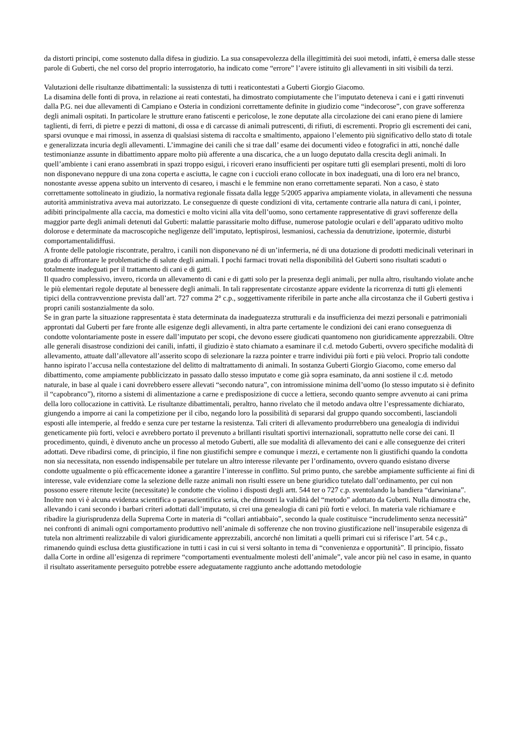da distorti principi, come sostenuto dalla difesa in giudizio. La sua consapevolezza della illegittimità dei suoi metodi, infatti, è emersa dalle stesse parole di Guberti, che nel corso del proprio interrogatorio, ha indicato come “errore” l’avere istituito gli allevamenti in siti visibili da terzi.
Valutazioni delle risultanze dibattimentali: la sussistenza di tutti i reaticontestati a Guberti Giorgio Giacomo.
La disamina delle fonti di prova, in relazione ai reati contestati, ha dimostrato compiutamente che l’imputato deteneva i cani e i gatti rinvenuti dalla P.G. nei due allevamenti di Campiano e Osteria in condizioni correttamente definite in giudizio come “indecorose”, con grave sofferenza degli animali ospitati. In particolare le strutture erano fatiscenti e pericolose, le zone deputate alla circolazione dei cani erano piene di lamiere taglienti, di ferri, di pietre e pezzi di mattoni, di ossa e di carcasse di animali putrescenti, di rifiuti, di escrementi. Proprio gli escrementi dei cani, sparsi ovunque e mai rimossi, in assenza di qualsiasi sistema di raccolta e smaltimento, appaiono l’elemento più significativo dello stato di totale e generalizzata incuria degli allevamenti. L’immagine dei canili che si trae dall’ esame dei documenti video e fotografici in atti, nonché dalle testimonianze assunte in dibattimento appare molto più afferente a una discarica, che a un luogo deputato dalla crescita degli animali. In quell’ambiente i cani erano assembrati in spazi troppo esigui, i ricoveri erano insufficienti per ospitare tutti gli esemplari presenti, molti di loro non disponevano neppure di una zona coperta e asciutta, le cagne con i cuccioli erano collocate in box inadeguati, una di loro era nel branco, nonostante avesse appena subito un intervento di cesareo, i maschi e le femmine non erano correttamente separati. Non a caso, è stato correttamente sottolineato in giudizio, la normativa regionale fissata dalla legge 5/2005 appariva ampiamente violata, in allevamenti che nessuna autorità amministrativa aveva mai autorizzato. Le conseguenze di queste condizioni di vita, certamente contrarie alla natura di cani, i pointer, adibiti principalmente alla caccia, ma domestici e molto vicini alla vita dell’uomo, sono certamente rappresentative di gravi sofferenze della maggior parte degli animali detenuti dal Guberti: malattie parassitarie molto diffuse, numerose patologie oculari e dell’apparato uditivo molto dolorose e determinate da macroscopiche negligenze dell’imputato, leptispirosi, lesmaniosi, cachessia da denutrizione, ipotermie, disturbi comportamentalidiffusi.
A fronte delle patologie riscontrate, peraltro, i canili non disponevano né di un’infermeria, né di una dotazione di prodotti medicinali veterinari in grado di affrontare le problematiche di salute degli animali. I pochi farmaci trovati nella disponibilità del Guberti sono risultati scaduti o totalmente inadeguati per il trattamento di cani e di gatti.
Il quadro complessivo, invero, ricorda un allevamento di cani e di gatti solo per la presenza degli animali, per nulla altro, risultando violate anche le più elementari regole deputate al benessere degli animali. In tali rappresentate circostanze appare evidente la ricorrenza di tutti gli elementi tipici della contravvenzione prevista dall’art. 727 comma 2° c.p., soggettivamente riferibile in parte anche alla circostanza che il Guberti gestiva i propri canili sostanzialmente da solo.
Se in gran parte la situazione rappresentata è stata determinata da inadeguatezza strutturali e da insufficienza dei mezzi personali e patrimoniali approntati dal Guberti per fare fronte alle esigenze degli allevamenti, in altra parte certamente le condizioni dei cani erano conseguenza di condotte volontariamente poste in essere dall’imputato per scopi, che devono essere giudicati quantomeno non giuridicamente apprezzabili. Oltre alle generali disastrose condizioni dei canili, infatti, il giudizio è stato chiamato a esaminare il c.d. metodo Guberti, ovvero specifiche modalità di allevamento, attuate dall’allevatore all’asserito scopo di selezionare la razza pointer e trarre individui più forti e più veloci. Proprio tali condotte hanno ispirato l’accusa nella contestazione del delitto di maltrattamento di animali. In sostanza Guberti Giorgio Giacomo, come emerso dal dibattimento, come ampiamente pubblicizzato in passato dallo stesso imputato e come già sopra esaminato, da anni sostiene il c.d. metodo naturale, in base al quale i cani dovrebbero essere allevati “secondo natura”, con intromissione minima dell’uomo (lo stesso imputato si è definito il “capobranco”), ritorno a sistemi di alimentazione a carne e predisposizione di cucce a lettiera, secondo quanto sempre avvenuto ai cani prima della loro collocazione in cattività. Le risultanze dibattimentali, peraltro, hanno rivelato che il metodo andava oltre l’espressamente dichiarato, giungendo a imporre ai cani la competizione per il cibo, negando loro la possibilità di separarsi dal gruppo quando soccombenti, lasciandoli esposti alle intemperie, al freddo e senza cure per testarne la resistenza. Tali criteri di allevamento produrrebbero una genealogia di individui geneticamente più forti, veloci e avrebbero portato il prevenuto a brillanti risultati sportivi internazionali, soprattutto nelle corse dei cani. Il procedimento, quindi, è divenuto anche un processo al metodo Guberti, alle sue modalità di allevamento dei cani e alle conseguenze dei criteri adottati. Deve ribadirsi come, di principio, il fine non giustifichi sempre e comunque i mezzi, e certamente non li giustifichi quando la condotta non sia necessitata, non essendo indispensabile per tutelare un altro interesse rilevante per l’ordinamento, ovvero quando esistano diverse condotte ugualmente o più efficacemente idonee a garantire l’interesse in conflitto. Sul primo punto, che sarebbe ampiamente sufficiente ai fini di interesse, vale evidenziare come la selezione delle razze animali non risulti essere un bene giuridico tutelato dall’ordinamento, per cui non possono essere ritenute lecite (necessitate) le condotte che violino i disposti degli artt. 544 ter o 727 c.p. sventolando la bandiera “darwiniana”. Inoltre non vi è alcuna evidenza scientifica o parascientifica seria, che dimostri la validità del “metodo” adottato da Guberti. Nulla dimostra che, allevando i cani secondo i barbari criteri adottati dall’imputato, si crei una genealogia di cani più forti e veloci. In materia vale richiamare e ribadire la giurisprudenza della Suprema Corte in materia di “collari antiabbaio”, secondo la quale costituisce “incrudelimento senza necessità” nei confronti di animali ogni comportamento produttivo nell’animale di sofferenze che non trovino giustificazione nell’insuperabile esigenza di tutela non altrimenti realizzabile di valori giuridicamente apprezzabili, ancorché non limitati a quelli primari cui si riferisce l’art. 54 c.p., rimanendo quindi esclusa detta giustificazione in tutti i casi in cui si versi soltanto in tema di “convenienza e opportunità”. Il principio, fissato dalla Corte in ordine all’esigenza di reprimere “comportamenti eventualmente molesti dell’animale”, vale ancor più nel caso in esame, in quanto il risultato asseritamente perseguito potrebbe essere adeguatamente raggiunto anche adottando metodologie